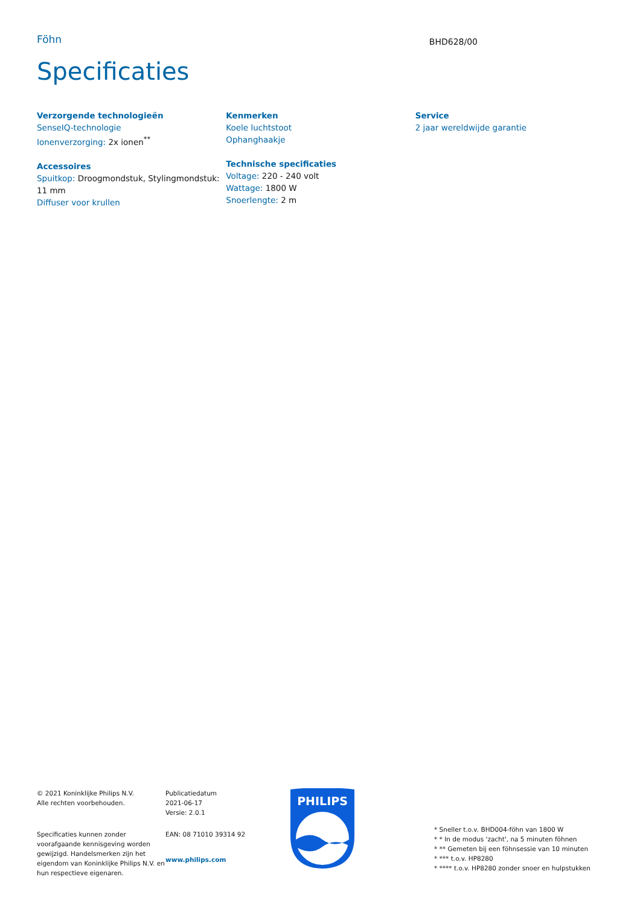Föhn
BHD628/00
Specificaties
Verzorgende technologieën
SenseIQ-technologie
Ionenverzorging: 2x ionen<sup>**</sup>
Accessoires
Spuitkop: Droogmondstuk, Stylingmondstuk: 11 mm
Diffuser voor krullen
Kenmerken
Koele luchtstoot
Ophanghaakje
Technische specificaties
Voltage: 220 - 240 volt
Wattage: 1800 W
Snoerlengte: 2 m
Service
2 jaar wereldwijde garantie
© 2021 Koninklijke Philips N.V.
Alle rechten voorbehouden.
Specificaties kunnen zonder voorafgaande kennisgeving worden gewijzigd. Handelsmerken zijn het eigendom van Koninklijke Philips N.V. en hun respectieve eigenaren.
Publicatiedatum
2021-06-17
Versie: 2.0.1
EAN: 08 71010 39314 92
www.philips.com
PHILIPS
* Sneller t.o.v. BHD004-föhn van 1800 W
* * In de modus 'zacht', na 5 minuten föhnen
* ** Gemeten bij een föhnsessie van 10 minuten
* *** t.o.v. HP8280
* **** t.o.v. HP8280 zonder snoer en hulpstukken